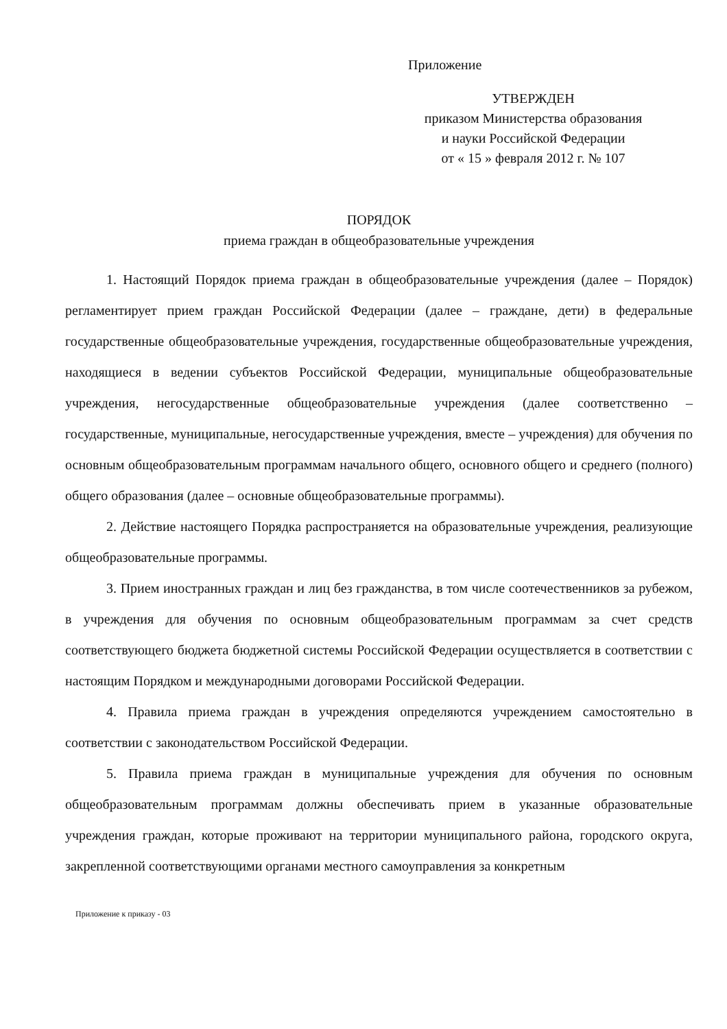Приложение
УТВЕРЖДЕН
приказом Министерства образования
и науки Российской Федерации
от « 15 » февраля 2012 г. № 107
ПОРЯДОК
приема граждан в общеобразовательные учреждения
1. Настоящий Порядок приема граждан в общеобразовательные учреждения (далее – Порядок) регламентирует прием граждан Российской Федерации (далее – граждане, дети) в федеральные государственные общеобразовательные учреждения, государственные общеобразовательные учреждения, находящиеся в ведении субъектов Российской Федерации, муниципальные общеобразовательные учреждения, негосударственные общеобразовательные учреждения (далее соответственно – государственные, муниципальные, негосударственные учреждения, вместе – учреждения) для обучения по основным общеобразовательным программам начального общего, основного общего и среднего (полного) общего образования (далее – основные общеобразовательные программы).
2. Действие настоящего Порядка распространяется на образовательные учреждения, реализующие общеобразовательные программы.
3. Прием иностранных граждан и лиц без гражданства, в том числе соотечественников за рубежом, в учреждения для обучения по основным общеобразовательным программам за счет средств соответствующего бюджета бюджетной системы Российской Федерации осуществляется в соответствии с настоящим Порядком и международными договорами Российской Федерации.
4. Правила приема граждан в учреждения определяются учреждением самостоятельно в соответствии с законодательством Российской Федерации.
5. Правила приема граждан в муниципальные учреждения для обучения по основным общеобразовательным программам должны обеспечивать прием в указанные образовательные учреждения граждан, которые проживают на территории муниципального района, городского округа, закрепленной соответствующими органами местного самоуправления за конкретным
Приложение к приказу - 03